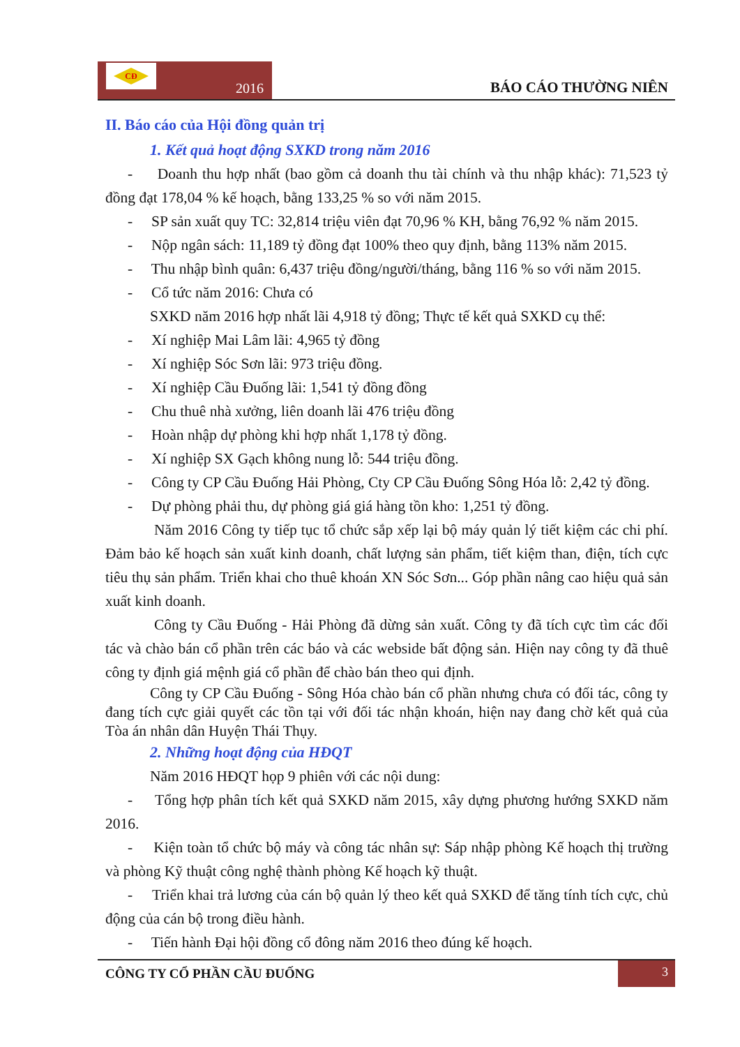CĐ
2016
BÁO CÁO THƯỜNG NIÊN
II. Báo cáo của Hội đồng quản trị
1. Kết quả hoạt động SXKD trong năm 2016
- Doanh thu hợp nhất (bao gồm cả doanh thu tài chính và thu nhập khác): 71,523 tỷ đồng đạt 178,04 % kế hoạch, bằng 133,25 % so với năm 2015.
- SP sản xuất quy TC: 32,814 triệu viên đạt 70,96 % KH, bằng 76,92 % năm 2015.
- Nộp ngân sách: 11,189 tỷ đồng đạt 100% theo quy định, bằng 113% năm 2015.
- Thu nhập bình quân: 6,437 triệu đồng/người/tháng, bằng 116 % so với năm 2015.
- Cổ tức năm 2016: Chưa có
SXKD năm 2016 hợp nhất lãi 4,918 tỷ đồng; Thực tế kết quả SXKD cụ thể:
- Xí nghiệp Mai Lâm lãi: 4,965 tỷ đồng
- Xí nghiệp Sóc Sơn lãi: 973 triệu đồng.
- Xí nghiệp Cầu Đuống lãi: 1,541 tỷ đồng đồng
- Chu thuê nhà xưởng, liên doanh lãi 476 triệu đồng
- Hoàn nhập dự phòng khi hợp nhất 1,178 tỷ đồng.
- Xí nghiệp SX Gạch không nung lỗ: 544 triệu đồng.
- Công ty CP Cầu Đuống Hải Phòng, Cty CP Cầu Đuống Sông Hóa lỗ: 2,42 tỷ đồng.
- Dự phòng phải thu, dự phòng giá giá hàng tồn kho: 1,251 tỷ đồng.
Năm 2016 Công ty tiếp tục tổ chức sắp xếp lại bộ máy quản lý tiết kiệm các chi phí. Đảm bảo kế hoạch sản xuất kinh doanh, chất lượng sản phẩm, tiết kiệm than, điện, tích cực tiêu thụ sản phẩm. Triển khai cho thuê khoán XN Sóc Sơn... Góp phần nâng cao hiệu quả sản xuất kinh doanh.
Công ty Cầu Đuống - Hải Phòng đã dừng sản xuất. Công ty đã tích cực tìm các đối tác và chào bán cổ phần trên các báo và các webside bất động sản. Hiện nay công ty đã thuê công ty định giá mệnh giá cổ phần để chào bán theo qui định.
Công ty CP Cầu Đuống - Sông Hóa chào bán cổ phần nhưng chưa có đối tác, công ty đang tích cực giải quyết các tồn tại với đối tác nhận khoán, hiện nay đang chờ kết quả của Tòa án nhân dân Huyện Thái Thụy.
2. Những hoạt động của HĐQT
Năm 2016 HĐQT họp 9 phiên với các nội dung:
- Tổng hợp phân tích kết quả SXKD năm 2015, xây dựng phương hướng SXKD năm 2016.
- Kiện toàn tổ chức bộ máy và công tác nhân sự: Sáp nhập phòng Kế hoạch thị trường và phòng Kỹ thuật công nghệ thành phòng Kế hoạch kỹ thuật.
- Triển khai trả lương của cán bộ quản lý theo kết quả SXKD để tăng tính tích cực, chủ động của cán bộ trong điều hành.
- Tiến hành Đại hội đồng cổ đông năm 2016 theo đúng kế hoạch.
CÔNG TY CỔ PHẦN CẦU ĐUỐNG
3